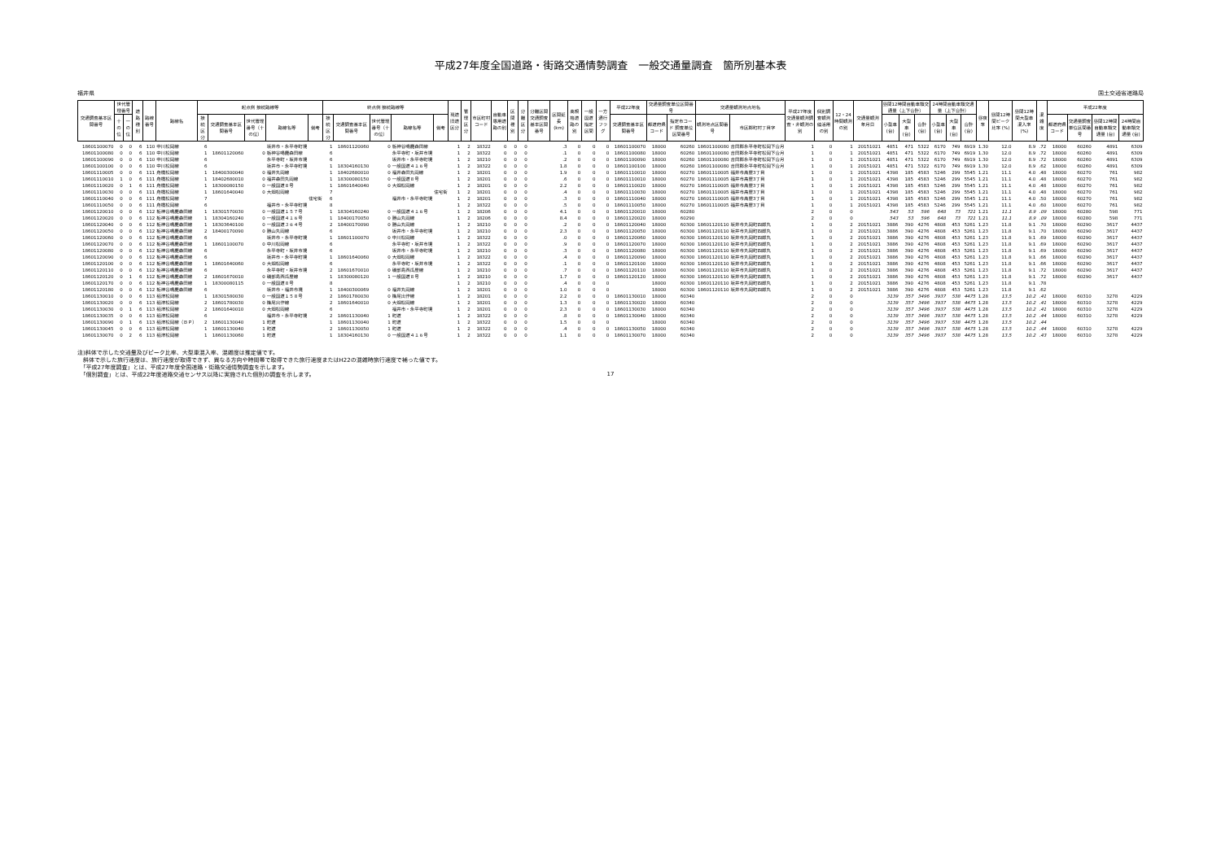平成27年度全国道路・街路交通情勢調査　一般交通量調査　箇所別基本表
福井県 国土交通省道路局
| 交通調査基本区間番号 | 世代管理番号 | | 道路種別 | 路線番号 | 路線名 | 起点側 接続路線等 | | | | | 終点側 接続路線等 | | | | | 現道旧道区分 | 管理区分 | 市区町村コード | 自動車専用道路の別 | 区間種別 | 分離区分 | 分離区間 交通調査基本区間番号 | 区間延長 (km) | 高規格道路の別 | 一般国道指定区間 | 一方通行フラグ | 平成22年度 | 交通量調査単位区間番号 | | 交通量観測地点地名 | | 平成27年度交通量観測調査・非観測の別 | 個別調査観測値活用の別 | 12・24時間観測の別 | 交通量観測年月日 | 昼間12時間自動車類交通量（上下合計） | | | 24時間自動車類交通量（上下合計） | | | 昼夜率 | 昼間12時間ピーク比率 (%) | 昼間12時間大型車混入率 (%) | 混雑度 | 平成22年度 | | | |
| --- | --- | --- | --- | --- | --- | --- | --- | --- | --- | --- | --- | --- | --- | --- | --- | --- | --- | --- | --- | --- | --- | --- | --- | --- | --- | --- | --- | --- | --- | --- | --- | --- | --- | --- | --- | --- | --- | --- | --- | --- | --- | --- | --- | --- | --- | --- | --- | --- | --- |
| | 十の位 | 一の位 | | | | 接続区分 | 交通調査基本区間番号 | 世代管理番号（十の位） | 路線名等 | 備考 | 接続区分 | 交通調査基本区間番号 | 世代管理番号（十の位） | 路線名等 | 備考 | | | | | | | | | | | | 交通調査基本区間番号 | 都道府県コード | 指定市コード 調査単位区間番号 | 観測地点区間番号 | 市区郡町村丁目字 | | | | | 小型車 (台) | 大型車 (台) | 合計 (台) | 小型車 (台) | 大型車 (台) | 合計 (台) | | | | | 都道府県コード | 交通量調査単位区間番号 | 昼間12時間自動車類交通量 (台) | 24時間自動車類交通量 (台) |
| 18601100070 | 0 | 0 | 6 | 110 | 中川松岡線 | 6 | | | 坂井市・永平寺町境 | | 1 | 18601120060 | 0 | 栃神谷鳴鹿森田線 | | 1 | 2 | 18322 | 0 | 0 | 0 | | .3 | 0 | 0 | 0 | 18601100070 | 18000 | 60260 | 18601100080 | 吉田郡永平寺町松岡下合月 | 1 | 0 | 1 | 20151021 | 4851 | 471 | 5322 | 6170 | 749 | 6919 | 1.30 | 12.0 | 8.9 | .72 | 18000 | 60260 | 4891 | 6309 |
| 18601100080 | 0 | 0 | 6 | 110 | 中川松岡線 | 1 | 18601120060 | 0 | 栃神谷鳴鹿森田線 | | 6 | | | 永平寺町・坂井市境 | | 1 | 2 | 18322 | 0 | 0 | 0 | | .1 | 0 | 0 | 0 | 18601100080 | 18000 | 60260 | 18601100080 | 吉田郡永平寺町松岡下合月 | 1 | 0 | 1 | 20151021 | 4851 | 471 | 5322 | 6170 | 749 | 6919 | 1.30 | 12.0 | 8.9 | .72 | 18000 | 60260 | 4891 | 6309 |
| 18601100090 | 0 | 0 | 6 | 110 | 中川松岡線 | 6 | | | 永平寺町・坂井市境 | | 6 | | | 坂井市・永平寺町境 | | 1 | 2 | 18210 | 0 | 0 | 0 | | .2 | 0 | 0 | 0 | 18601100090 | 18000 | 60260 | 18601100080 | 吉田郡永平寺町松岡下合月 | 1 | 0 | 1 | 20151021 | 4851 | 471 | 5322 | 6170 | 749 | 6919 | 1.30 | 12.0 | 8.9 | .72 | 18000 | 60260 | 4891 | 6309 |
| 18601100100 | 0 | 0 | 6 | 110 | 中川松岡線 | 6 | | | 坂井市・永平寺町境 | | 1 | 18304160130 | 0 | 一般国道４１６号 | | 1 | 2 | 18322 | 0 | 0 | 0 | | 1.8 | 0 | 0 | 0 | 18601100100 | 18000 | 60260 | 18601100080 | 吉田郡永平寺町松岡下合月 | 1 | 0 | 1 | 20151021 | 4851 | 471 | 5322 | 6170 | 749 | 6919 | 1.30 | 12.0 | 8.9 | .62 | 18000 | 60260 | 4891 | 6309 |
| 18601110005 | 0 | 0 | 6 | 111 | 舟橋松岡線 | 1 | 18400300040 | 0 | 福井丸岡線 | | 1 | 18402680010 | 0 | 福井森田丸岡線 | | 1 | 2 | 18201 | 0 | 0 | 0 | | 1.9 | 0 | 0 | 0 | 18601110010 | 18000 | 60270 | 18601110005 | 福井市高屋3丁目 | 1 | 0 | 1 | 20151021 | 4398 | 185 | 4583 | 5246 | 299 | 5545 | 1.21 | 11.1 | 4.0 | .48 | 18000 | 60270 | 761 | 982 |
| 18601110010 | 1 | 0 | 6 | 111 | 舟橋松岡線 | 1 | 18402680010 | 0 | 福井森田丸岡線 | | 1 | 18300080150 | 0 | 一般国道８号 | | 1 | 2 | 18201 | 0 | 0 | 0 | | .6 | 0 | 0 | 0 | 18601110010 | 18000 | 60270 | 18601110005 | 福井市高屋3丁目 | 1 | 0 | 1 | 20151021 | 4398 | 185 | 4583 | 5246 | 299 | 5545 | 1.21 | 11.1 | 4.0 | .48 | 18000 | 60270 | 761 | 982 |
| 18601110020 | 0 | 1 | 6 | 111 | 舟橋松岡線 | 1 | 18300080150 | 0 | 一般国道８号 | | 1 | 18601640040 | 0 | 大畑松岡線 | | 1 | 2 | 18201 | 0 | 0 | 0 | | 2.2 | 0 | 0 | 0 | 18601110020 | 18000 | 60270 | 18601110005 | 福井市高屋3丁目 | 1 | 0 | 1 | 20151021 | 4398 | 185 | 4583 | 5246 | 299 | 5545 | 1.21 | 11.1 | 4.0 | .48 | 18000 | 60270 | 761 | 982 |
| 18601110030 | 0 | 0 | 6 | 111 | 舟橋松岡線 | 1 | 18601640040 | 0 | 大畑松岡線 | | 7 | | | | 住宅街 | 1 | 2 | 18201 | 0 | 0 | 0 | | .4 | 0 | 0 | 0 | 18601110030 | 18000 | 60270 | 18601110005 | 福井市高屋3丁目 | 1 | 0 | 1 | 20151021 | 4398 | 185 | 4583 | 5246 | 299 | 5545 | 1.21 | 11.1 | 4.0 | .48 | 18000 | 60270 | 761 | 982 |
| 18601110040 | 0 | 0 | 6 | 111 | 舟橋松岡線 | 7 | | | | 住宅街 | 6 | | | 福井市・永平寺町境 | | 1 | 2 | 18201 | 0 | 0 | 0 | | .3 | 0 | 0 | 0 | 18601110040 | 18000 | 60270 | 18601110005 | 福井市高屋3丁目 | 1 | 0 | 1 | 20151021 | 4398 | 185 | 4583 | 5246 | 299 | 5545 | 1.21 | 11.1 | 4.0 | .50 | 18000 | 60270 | 761 | 982 |
| 18601110050 | 0 | 0 | 6 | 111 | 舟橋松岡線 | 6 | | | 福井市・永平寺町境 | | 8 | | | | | 1 | 2 | 18322 | 0 | 0 | 0 | | .5 | 0 | 0 | 0 | 18601110050 | 18000 | 60270 | 18601110005 | 福井市高屋3丁目 | 1 | 0 | 1 | 20151021 | 4398 | 185 | 4583 | 5246 | 299 | 5545 | 1.21 | 11.1 | 4.0 | .60 | 18000 | 60270 | 761 | 982 |
| 18601120010 | 0 | 0 | 6 | 112 | 栃神谷鳴鹿森田線 | 1 | 18301570030 | 0 | 一般国道１５７号 | | 1 | 18304160240 | 0 | 一般国道４１６号 | | 1 | 2 | 18206 | 0 | 0 | 0 | | 4.1 | 0 | 0 | 0 | 18601120010 | 18000 | 60280 | | | 2 | 0 | 0 | | 543 | 53 | 596 | 648 | 73 | 721 | 1.21 | 11.1 | 8.9 | .09 | 18000 | 60280 | 598 | 771 |
| 18601120020 | 0 | 0 | 6 | 112 | 栃神谷鳴鹿森田線 | 1 | 18304160240 | 0 | 一般国道４１６号 | | 1 | 18400170050 | 0 | 勝山丸岡線 | | 1 | 2 | 18206 | 0 | 0 | 0 | | 8.4 | 0 | 0 | 0 | 18601120020 | 18000 | 60290 | | | 2 | 0 | 0 | | 543 | 53 | 596 | 648 | 73 | 721 | 1.21 | 11.1 | 8.9 | .09 | 18000 | 60280 | 598 | 771 |
| 18601120040 | 0 | 0 | 6 | 112 | 栃神谷鳴鹿森田線 | 1 | 18303640100 | 0 | 一般国道３６４号 | | 2 | 18400170090 | 0 | 勝山丸岡線 | | 1 | 2 | 18210 | 0 | 0 | 0 | | .2 | 0 | 0 | 0 | 18601120040 | 18000 | 60300 | 18601120110 | 坂井市丸岡町四郎丸 | 1 | 0 | 2 | 20151021 | 3886 | 390 | 4276 | 4808 | 453 | 5261 | 1.23 | 11.8 | 9.1 | .70 | 18000 | 60290 | 3617 | 4437 |
| 18601120050 | 0 | 0 | 6 | 112 | 栃神谷鳴鹿森田線 | 2 | 18400170090 | 0 | 勝山丸岡線 | | 6 | | | 坂井市・永平寺町境 | | 1 | 2 | 18210 | 0 | 0 | 0 | | 2.3 | 0 | 0 | 0 | 18601120050 | 18000 | 60300 | 18601120110 | 坂井市丸岡町四郎丸 | 1 | 0 | 2 | 20151021 | 3886 | 390 | 4276 | 4808 | 453 | 5261 | 1.23 | 11.8 | 9.1 | .70 | 18000 | 60290 | 3617 | 4437 |
| 18601120060 | 0 | 0 | 6 | 112 | 栃神谷鳴鹿森田線 | 6 | | | 坂井市・永平寺町境 | | 1 | 18601100070 | 0 | 中川松岡線 | | 1 | 2 | 18322 | 0 | 0 | 0 | | .0 | 0 | 0 | 0 | 18601120060 | 18000 | 60300 | 18601120110 | 坂井市丸岡町四郎丸 | 1 | 0 | 2 | 20151021 | 3886 | 390 | 4276 | 4808 | 453 | 5261 | 1.23 | 11.8 | 9.1 | .69 | 18000 | 60290 | 3617 | 4437 |
| 18601120070 | 0 | 0 | 6 | 112 | 栃神谷鳴鹿森田線 | 1 | 18601100070 | 0 | 中川松岡線 | | 6 | | | 永平寺町・坂井市境 | | 1 | 2 | 18322 | 0 | 0 | 0 | | .9 | 0 | 0 | 0 | 18601120070 | 18000 | 60300 | 18601120110 | 坂井市丸岡町四郎丸 | 1 | 0 | 2 | 20151021 | 3886 | 390 | 4276 | 4808 | 453 | 5261 | 1.23 | 11.8 | 9.1 | .69 | 18000 | 60290 | 3617 | 4437 |
| 18601120080 | 0 | 0 | 6 | 112 | 栃神谷鳴鹿森田線 | 6 | | | 永平寺町・坂井市境 | | 6 | | | 坂井市・永平寺町境 | | 1 | 2 | 18210 | 0 | 0 | 0 | | .3 | 0 | 0 | 0 | 18601120080 | 18000 | 60300 | 18601120110 | 坂井市丸岡町四郎丸 | 1 | 0 | 2 | 20151021 | 3886 | 390 | 4276 | 4808 | 453 | 5261 | 1.23 | 11.8 | 9.1 | .69 | 18000 | 60290 | 3617 | 4437 |
| 18601120090 | 0 | 0 | 6 | 112 | 栃神谷鳴鹿森田線 | 6 | | | 坂井市・永平寺町境 | | 1 | 18601640060 | 0 | 大畑松岡線 | | 1 | 2 | 18322 | 0 | 0 | 0 | | .4 | 0 | 0 | 0 | 18601120090 | 18000 | 60300 | 18601120110 | 坂井市丸岡町四郎丸 | 1 | 0 | 2 | 20151021 | 3886 | 390 | 4276 | 4808 | 453 | 5261 | 1.23 | 11.8 | 9.1 | .66 | 18000 | 60290 | 3617 | 4437 |
| 18601120100 | 0 | 0 | 6 | 112 | 栃神谷鳴鹿森田線 | 1 | 18601640060 | 0 | 大畑松岡線 | | 6 | | | 永平寺町・坂井市境 | | 1 | 2 | 18322 | 0 | 0 | 0 | | .1 | 0 | 0 | 0 | 18601120100 | 18000 | 60300 | 18601120110 | 坂井市丸岡町四郎丸 | 1 | 0 | 2 | 20151021 | 3886 | 390 | 4276 | 4808 | 453 | 5261 | 1.23 | 11.8 | 9.1 | .66 | 18000 | 60290 | 3617 | 4437 |
| 18601120110 | 0 | 0 | 6 | 112 | 栃神谷鳴鹿森田線 | 6 | | | 永平寺町・坂井市境 | | 2 | 18601670010 | 0 | 磯部島西瓜屋線 | | 1 | 2 | 18210 | 0 | 0 | 0 | | .7 | 0 | 0 | 0 | 18601120110 | 18000 | 60300 | 18601120110 | 坂井市丸岡町四郎丸 | 1 | 0 | 2 | 20151021 | 3886 | 390 | 4276 | 4808 | 453 | 5261 | 1.23 | 11.8 | 9.1 | .72 | 18000 | 60290 | 3617 | 4437 |
| 18601120120 | 0 | 1 | 6 | 112 | 栃神谷鳴鹿森田線 | 2 | 18601670010 | 0 | 磯部島西瓜屋線 | | 1 | 18300080120 | 1 | 一般国道８号 | | 1 | 2 | 18210 | 0 | 0 | 0 | | 1.7 | 0 | 0 | 0 | 18601120120 | 18000 | 60300 | 18601120110 | 坂井市丸岡町四郎丸 | 1 | 0 | 2 | 20151021 | 3886 | 390 | 4276 | 4808 | 453 | 5261 | 1.23 | 11.8 | 9.1 | .72 | 18000 | 60290 | 3617 | 4437 |
| 18601120170 | 0 | 0 | 6 | 112 | 栃神谷鳴鹿森田線 | 1 | 18300080115 | 0 | 一般国道８号 | | 8 | | | | | 1 | 2 | 18210 | 0 | 0 | 0 | | .4 | 0 | 0 | 0 | | 18000 | 60300 | 18601120110 | 坂井市丸岡町四郎丸 | 1 | 0 | 2 | 20151021 | 3886 | 390 | 4276 | 4808 | 453 | 5261 | 1.23 | 11.8 | 9.1 | .78 | | | | |
| 18601120180 | 0 | 0 | 6 | 112 | 栃神谷鳴鹿森田線 | 6 | | | 坂井市・福井市境 | | 1 | 18400300069 | 0 | 福井丸岡線 | | 1 | 2 | 18201 | 0 | 0 | 0 | | 1.0 | 0 | 0 | 0 | | 18000 | 60300 | 18601120110 | 坂井市丸岡町四郎丸 | 1 | 0 | 2 | 20151021 | 3886 | 390 | 4276 | 4808 | 453 | 5261 | 1.23 | 11.8 | 9.1 | .62 | | | | |
| 18601130010 | 0 | 0 | 6 | 113 | 稲津松岡線 | 1 | 18301580030 | 0 | 一般国道１５８号 | | 2 | 18601780030 | 0 | 篠尾出作線 | | 1 | 2 | 18201 | 0 | 0 | 0 | | 2.2 | 0 | 0 | 0 | 18601130010 | 18000 | 60340 | | | 2 | 0 | 0 | | 3139 | 357 | 3496 | 3937 | 538 | 4475 | 1.28 | 13.5 | 10.2 | .41 | 18000 | 60310 | 3278 | 4229 |
| 18601130020 | 0 | 0 | 6 | 113 | 稲津松岡線 | 2 | 18601780030 | 0 | 篠尾出作線 | | 2 | 18601640010 | 0 | 大畑松岡線 | | 1 | 2 | 18201 | 0 | 0 | 0 | | 1.3 | 0 | 0 | 0 | 18601130020 | 18000 | 60340 | | | 2 | 0 | 0 | | 3139 | 357 | 3496 | 3937 | 538 | 4475 | 1.28 | 13.5 | 10.2 | .41 | 18000 | 60310 | 3278 | 4229 |
| 18601130030 | 0 | 1 | 6 | 113 | 稲津松岡線 | 2 | 18601640010 | 0 | 大畑松岡線 | | 6 | | | 福井市・永平寺町境 | | 1 | 2 | 18201 | 0 | 0 | 0 | | 2.3 | 0 | 0 | 0 | 18601130030 | 18000 | 60340 | | | 2 | 0 | 0 | | 3139 | 357 | 3496 | 3937 | 538 | 4475 | 1.28 | 13.5 | 10.2 | .41 | 18000 | 60310 | 3278 | 4229 |
| 18601130035 | 0 | 0 | 6 | 113 | 稲津松岡線 | 6 | | | 福井市・永平寺町境 | | 2 | 18601130040 | 1 | 町道 | | 1 | 2 | 18322 | 0 | 0 | 0 | | .8 | 0 | 0 | 0 | 18601130040 | 18000 | 60340 | | | 2 | 0 | 0 | | 3139 | 357 | 3496 | 3937 | 538 | 4475 | 1.28 | 13.5 | 10.2 | .44 | 18000 | 60310 | 3278 | 4229 |
| 18601130090 | 0 | 1 | 6 | 113 | 稲津松岡線（ＢＰ） | 2 | 18601130040 | 1 | 町道 | | 1 | 18601130040 | 1 | 町道 | | 1 | 2 | 18322 | 0 | 0 | 0 | | 1.5 | 0 | 0 | 0 | | 18000 | 60340 | | | 2 | 0 | 0 | | 3139 | 357 | 3496 | 3937 | 538 | 4475 | 1.28 | 13.5 | 10.2 | .44 | | | | |
| 18601130045 | 0 | 0 | 6 | 113 | 稲津松岡線 | 1 | 18601130040 | 1 | 町道 | | 2 | 18601130050 | 1 | 町道 | | 1 | 2 | 18322 | 0 | 0 | 0 | | .4 | 0 | 0 | 0 | 18601130050 | 18000 | 60340 | | | 2 | 0 | 0 | | 3139 | 357 | 3496 | 3937 | 538 | 4475 | 1.28 | 13.5 | 10.2 | .44 | 18000 | 60310 | 3278 | 4229 |
| 18601130070 | 0 | 2 | 6 | 113 | 稲津松岡線 | 1 | 18601130060 | 1 | 町道 | | 1 | 18304160130 | 0 | 一般国道４１６号 | | 1 | 2 | 18322 | 0 | 0 | 0 | | 1.1 | 0 | 0 | 0 | 18601130070 | 18000 | 60340 | | | 2 | 0 | 0 | | 3139 | 357 | 3496 | 3937 | 538 | 4475 | 1.28 | 13.5 | 10.2 | .43 | 18000 | 60310 | 3278 | 4229 |
注)斜体で示した交通量及びピーク比率、大型車混入率、混雑度は推定値です。
　斜体で示した旅行速度は、旅行速度が取得できず、異なる方向や時間帯で取得できた旅行速度またはH22の混雑時旅行速度で補った値です。
　「平成27年度調査」とは、平成27年度全国道路・街路交通情勢調査を示します。
　「個別調査」とは、平成22年度道路交通センサス以降に実施された個別の調査を示します。
17